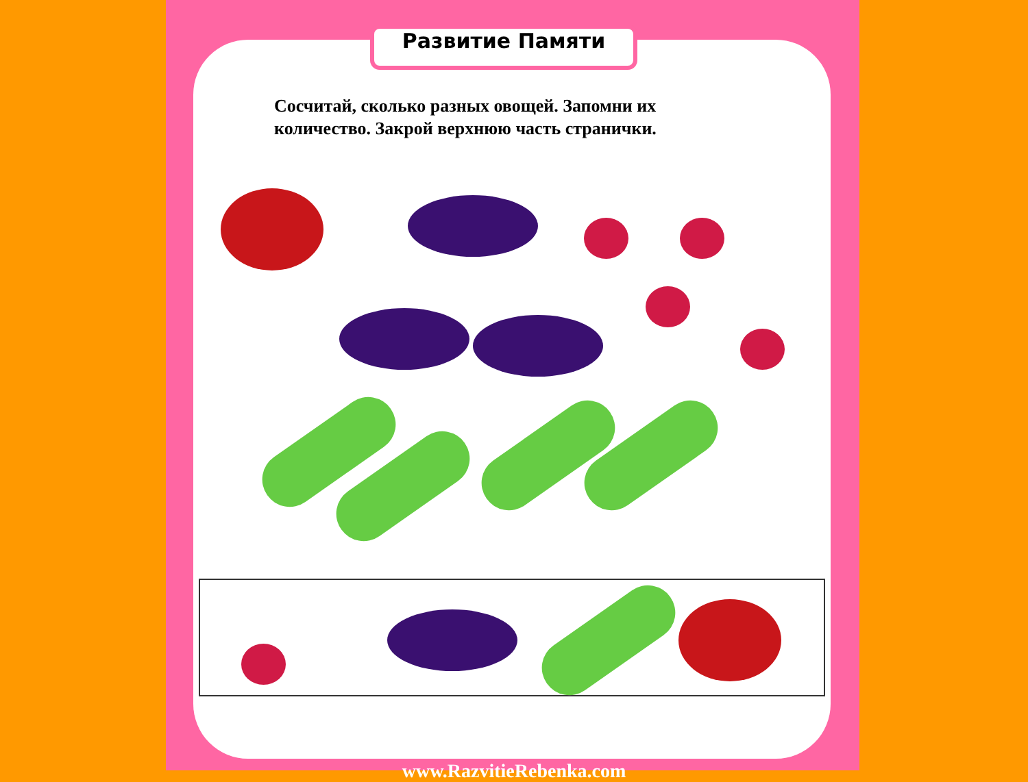Развитие Памяти
Сосчитай, сколько разных овощей. Запомни их количество. Закрой верхнюю часть странички.
www.RazvitieRebenka.com